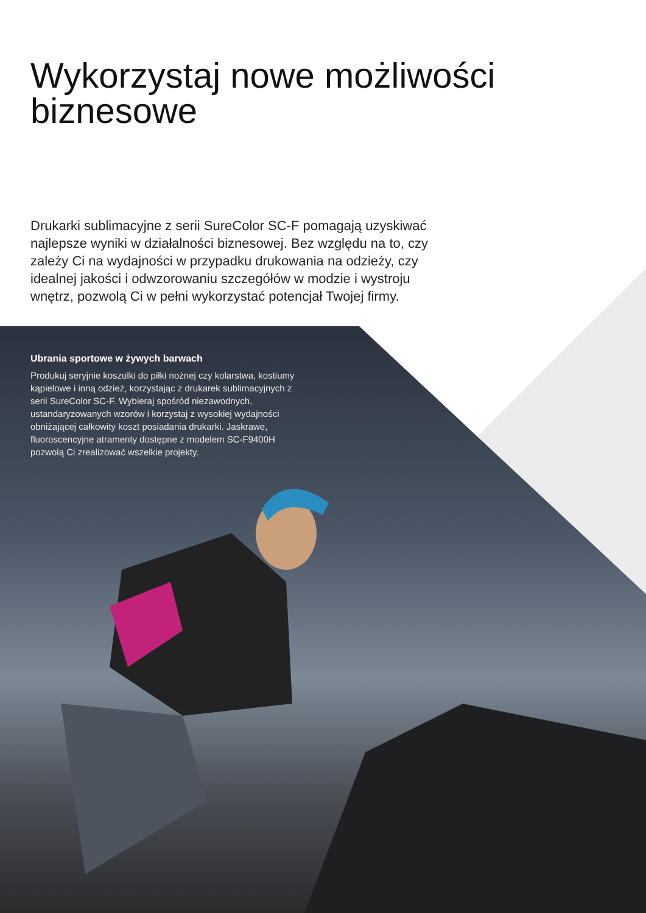Wykorzystaj nowe możliwości biznesowe
Drukarki sublimacyjne z serii SureColor SC-F pomagają uzyskiwać najlepsze wyniki w działalności biznesowej. Bez względu na to, czy zależy Ci na wydajności w przypadku drukowania na odzieży, czy idealnej jakości i odwzorowaniu szczegółów w modzie i wystroju wnętrz, pozwolą Ci w pełni wykorzystać potencjał Twojej firmy.
Ubrania sportowe w żywych barwach
Produkuj seryjnie koszulki do piłki nożnej czy kolarstwa, kostiumy kąpielowe i inną odzież, korzystając z drukarek sublimacyjnych z serii SureColor SC-F. Wybieraj spośród niezawodnych, ustandaryzowanych wzorów i korzystaj z wysokiej wydajności obniżającej całkowity koszt posiadania drukarki. Jaskrawe, fluoroscencyjne atramenty dostępne z modelem SC-F9400H pozwolą Ci zrealizować wszelkie projekty.